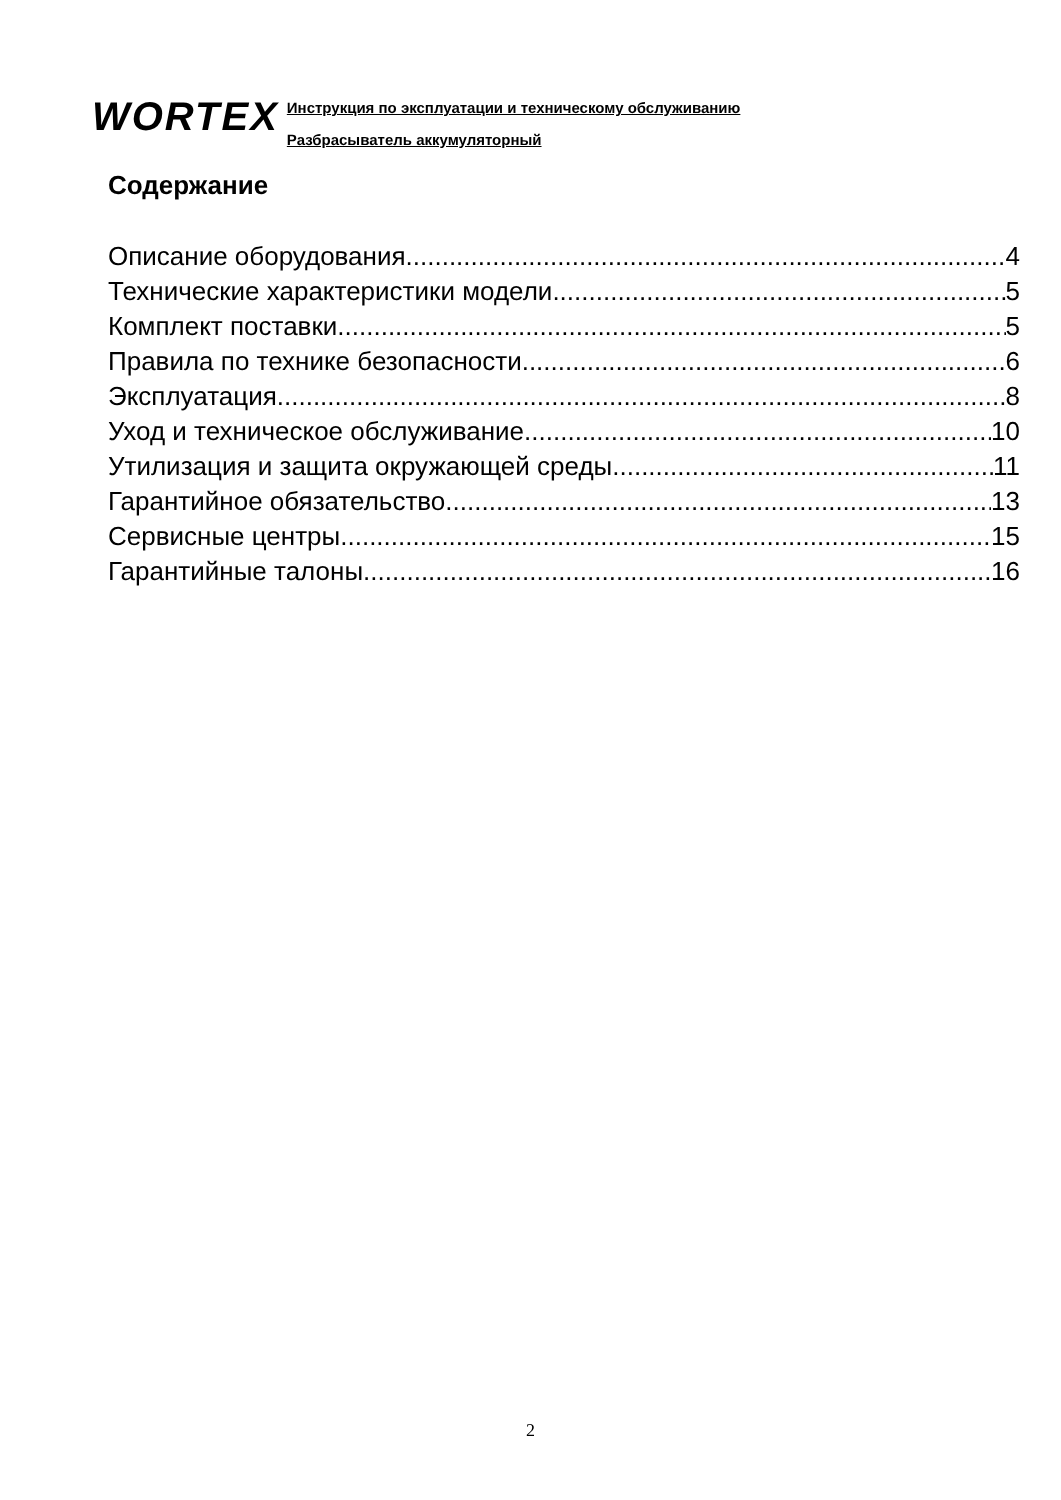WORTEX
Инструкция по эксплуатации и техническому обслуживанию
Разбрасыватель аккумуляторный
Содержание
Описание оборудования 4
Технические характеристики модели 5
Комплект поставки 5
Правила по технике безопасности 6
Эксплуатация 8
Уход и техническое обслуживание 10
Утилизация и защита окружающей среды 11
Гарантийное обязательство 13
Сервисные центры 15
Гарантийные талоны 16
2